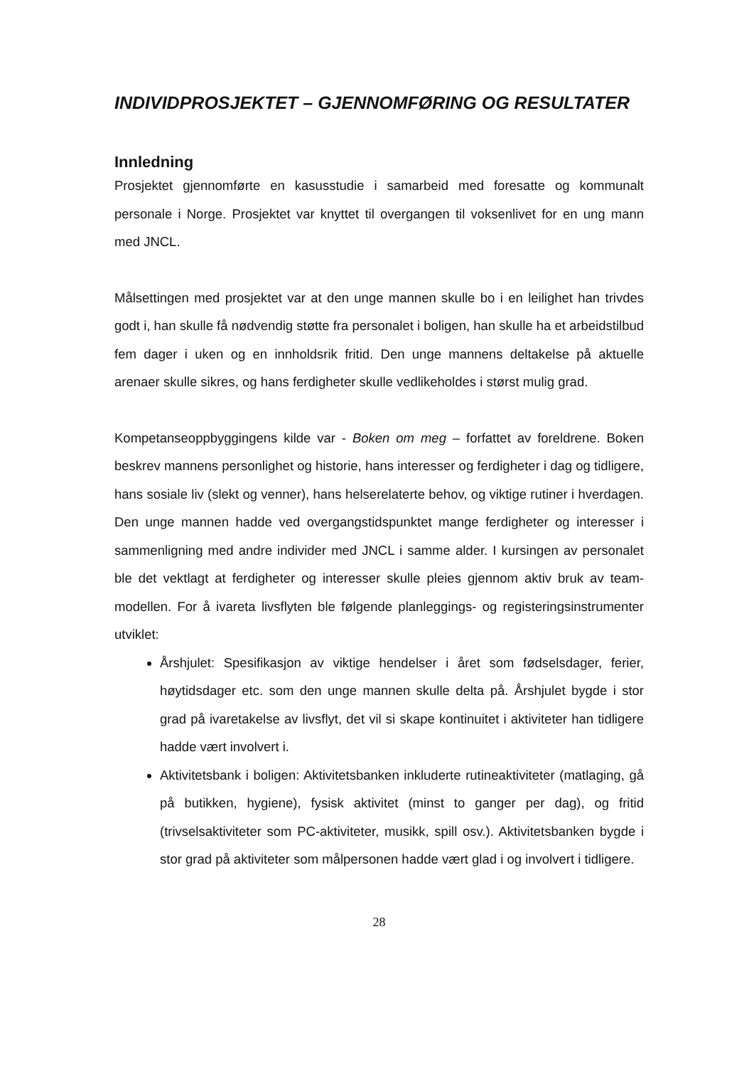INDIVIDPROSJEKTET – GJENNOMFØRING OG RESULTATER
Innledning
Prosjektet gjennomførte en kasusstudie i samarbeid med foresatte og kommunalt personale i Norge. Prosjektet var knyttet til overgangen til voksenlivet for en ung mann med JNCL.
Målsettingen med prosjektet var at den unge mannen skulle bo i en leilighet han trivdes godt i, han skulle få nødvendig støtte fra personalet i boligen, han skulle ha et arbeidstilbud fem dager i uken og en innholdsrik fritid. Den unge mannens deltakelse på aktuelle arenaer skulle sikres, og hans ferdigheter skulle vedlikeholdes i størst mulig grad.
Kompetanseoppbyggingens kilde var - Boken om meg – forfattet av foreldrene. Boken beskrev mannens personlighet og historie, hans interesser og ferdigheter i dag og tidligere, hans sosiale liv (slekt og venner), hans helserelaterte behov, og viktige rutiner i hverdagen. Den unge mannen hadde ved overgangstidspunktet mange ferdigheter og interesser i sammenligning med andre individer med JNCL i samme alder. I kursingen av personalet ble det vektlagt at ferdigheter og interesser skulle pleies gjennom aktiv bruk av team-modellen. For å ivareta livsflyten ble følgende planleggings- og registeringsinstrumenter utviklet:
Årshjulet: Spesifikasjon av viktige hendelser i året som fødselsdager, ferier, høytidsdager etc. som den unge mannen skulle delta på. Årshjulet bygde i stor grad på ivaretakelse av livsflyt, det vil si skape kontinuitet i aktiviteter han tidligere hadde vært involvert i.
Aktivitetsbank i boligen: Aktivitetsbanken inkluderte rutineaktiviteter (matlaging, gå på butikken, hygiene), fysisk aktivitet (minst to ganger per dag), og fritid (trivselsaktiviteter som PC-aktiviteter, musikk, spill osv.). Aktivitetsbanken bygde i stor grad på aktiviteter som målpersonen hadde vært glad i og involvert i tidligere.
28